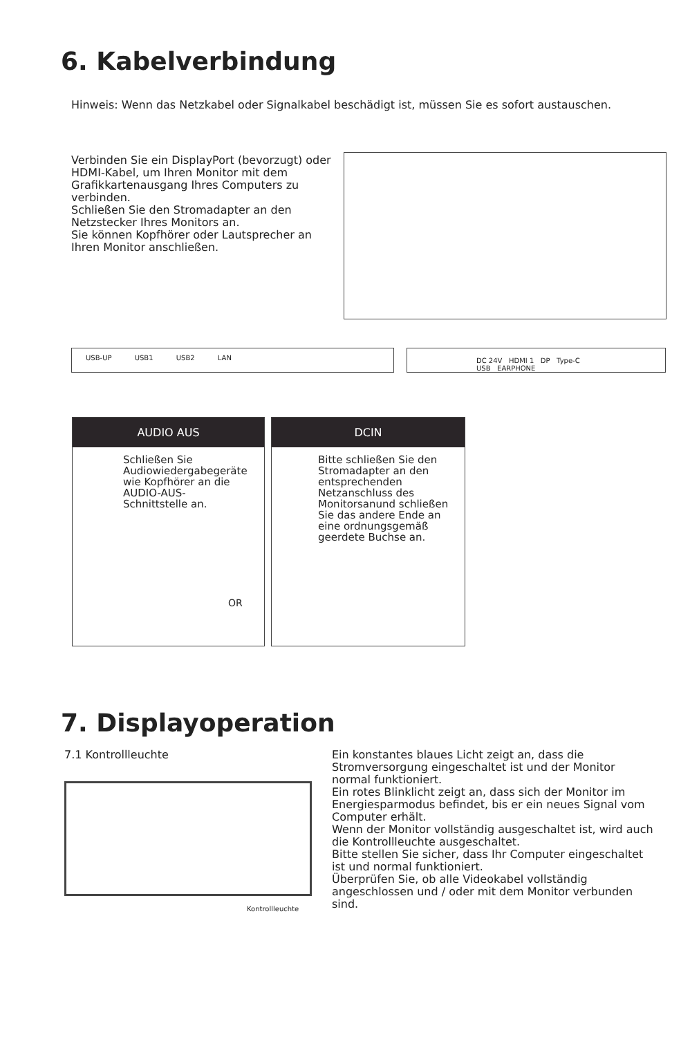6. Kabelverbindung
Hinweis: Wenn das Netzkabel oder Signalkabel beschädigt ist, müssen Sie es sofort austauschen.
Verbinden Sie ein DisplayPort (bevorzugt) oder HDMI-Kabel, um Ihren Monitor mit dem
Grafikkartenausgang Ihres Computers zu verbinden.
Schließen Sie den Stromadapter an den Netzstecker Ihres Monitors an.
Sie können Kopfhörer oder Lautsprecher an Ihren Monitor anschließen.
USB-UP USB1 USB2 LAN DC 24V HDMI 1 DP Type-C USB EARPHONE
AUDIO AUS
Schließen Sie Audiowiedergabegeräte wie Kopfhörer an die AUDIO-AUS-Schnittstelle an.
OR
DCIN
Bitte schließen Sie den Stromadapter an den entsprechenden Netzanschluss des Monitorsanund schließen
Sie das andere Ende an eine ordnungsgemäß geerdete Buchse an.
7. Displayoperation
7.1 Kontrollleuchte
Kontrollleuchte
Ein konstantes blaues Licht zeigt an, dass die Stromversorgung eingeschaltet ist und der Monitor normal funktioniert.
Ein rotes Blinklicht zeigt an, dass sich der Monitor im Energiesparmodus befindet, bis er ein neues Signal vom Computer erhält.
Wenn der Monitor vollständig ausgeschaltet ist, wird auch die Kontrollleuchte ausgeschaltet.
Bitte stellen Sie sicher, dass Ihr Computer eingeschaltet ist und normal funktioniert.
Überprüfen Sie, ob alle Videokabel vollständig angeschlossen und / oder mit dem Monitor verbunden sind.